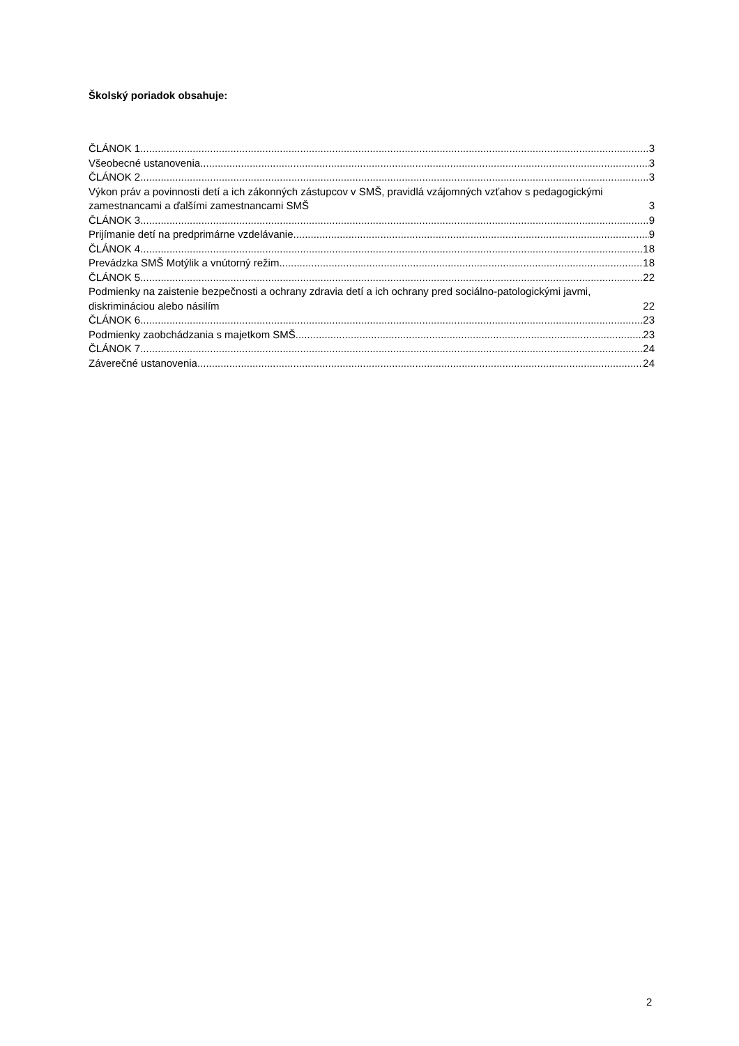Školský poriadok obsahuje:
ČLÁNOK 1 3
Všeobecné ustanovenia 3
ČLÁNOK 2 3
Výkon práv a povinnosti detí a ich zákonných zástupcov v SMŠ, pravidlá vzájomných vzťahov s pedagogickými zamestnancami a ďalšími zamestnancami SMŠ 3
ČLÁNOK 3 9
Prijímanie detí na predprimárne vzdelávanie 9
ČLÁNOK 4 18
Prevádzka SMŠ Motýlik a vnútorný režim 18
ČLÁNOK 5 22
Podmienky na zaistenie bezpečnosti a ochrany zdravia detí a ich ochrany pred sociálno-patologickými javmi, diskrimináciou alebo násilím 22
ČLÁNOK 6 23
Podmienky zaobchádzania s majetkom SMŠ 23
ČLÁNOK 7 24
Záverečné ustanovenia 24
2